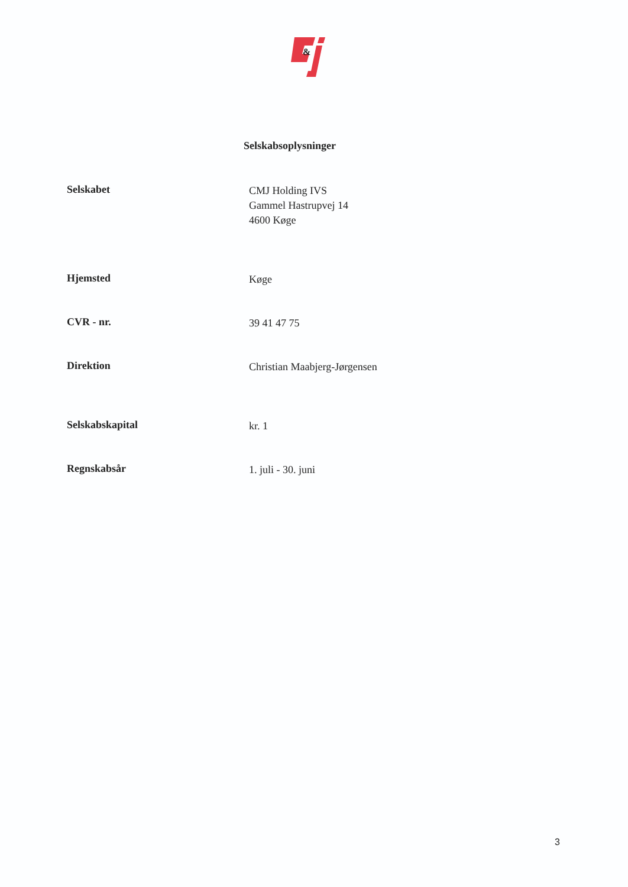&
Selskabsoplysninger
Selskabet
CMJ Holding IVS
Gammel Hastrupvej 14
4600 Køge
Hjemsted
Køge
CVR - nr.
39 41 47 75
Direktion
Christian Maabjerg-Jørgensen
Selskabskapital
kr. 1
Regnskabsår
1. juli - 30. juni
3